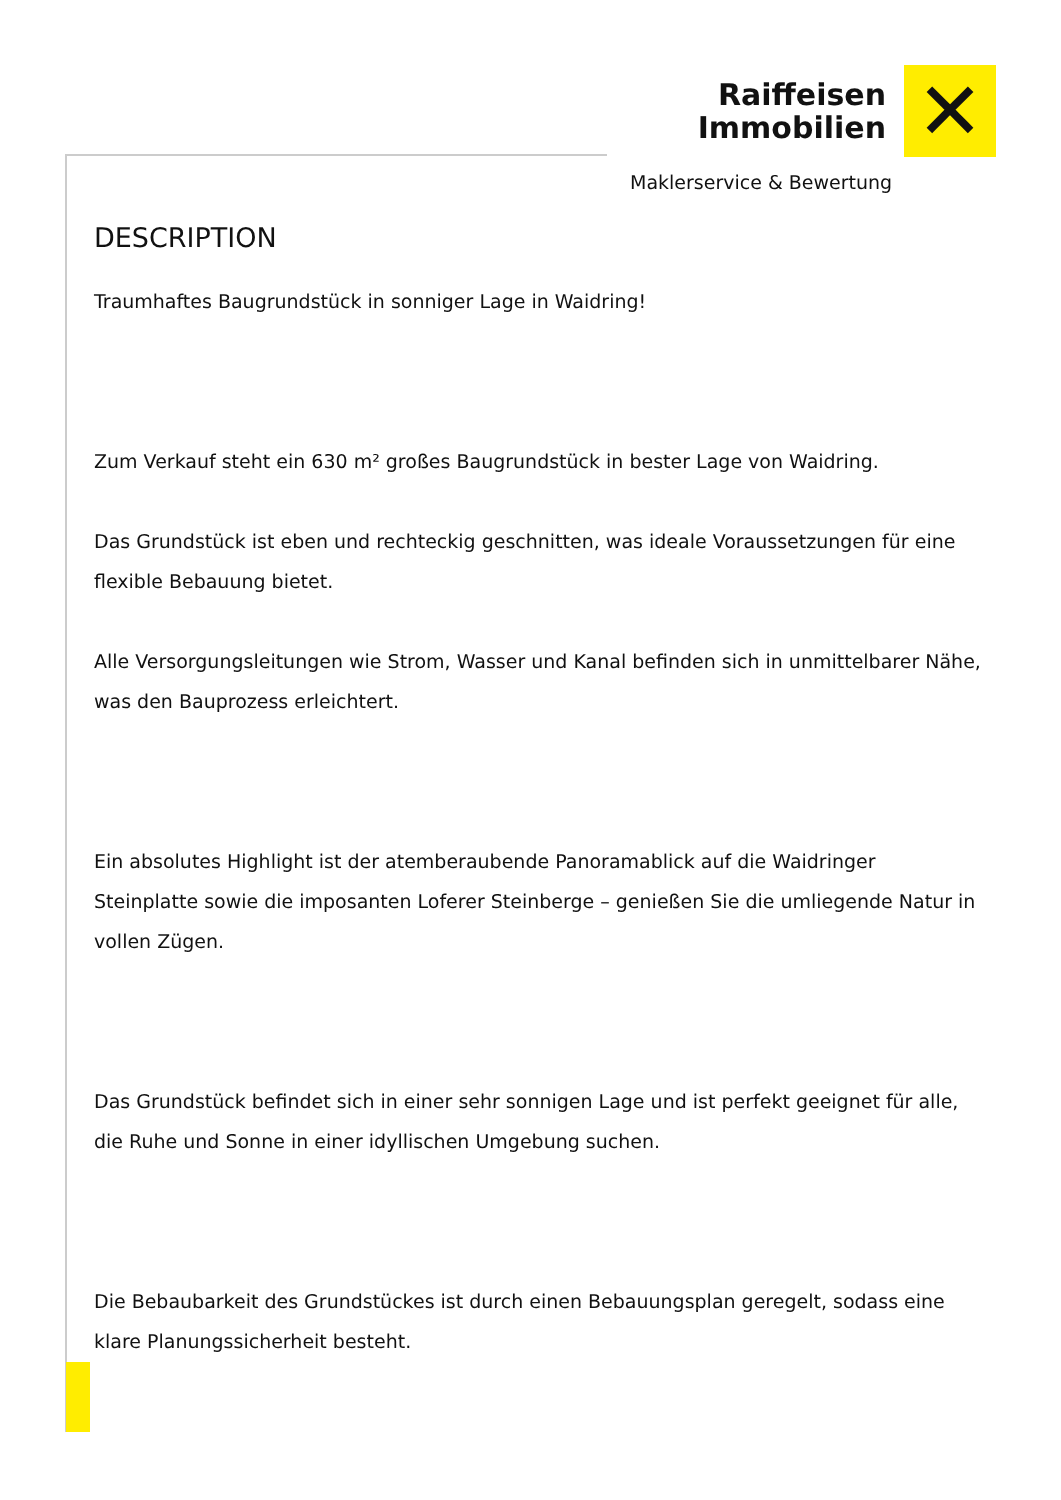Raiffeisen
Immobilien
✕
Maklerservice & Bewertung
DESCRIPTION
Traumhaftes Baugrundstück in sonniger Lage in Waidring!
Zum Verkauf steht ein 630 m² großes Baugrundstück in bester Lage von Waidring.
Das Grundstück ist eben und rechteckig geschnitten, was ideale Voraussetzungen für eine flexible Bebauung bietet.
Alle Versorgungsleitungen wie Strom, Wasser und Kanal befinden sich in unmittelbarer Nähe, was den Bauprozess erleichtert.
Ein absolutes Highlight ist der atemberaubende Panoramablick auf die Waidringer Steinplatte sowie die imposanten Loferer Steinberge – genießen Sie die umliegende Natur in vollen Zügen.
Das Grundstück befindet sich in einer sehr sonnigen Lage und ist perfekt geeignet für alle, die Ruhe und Sonne in einer idyllischen Umgebung suchen.
Die Bebaubarkeit des Grundstückes ist durch einen Bebauungsplan geregelt, sodass eine klare Planungssicherheit besteht.